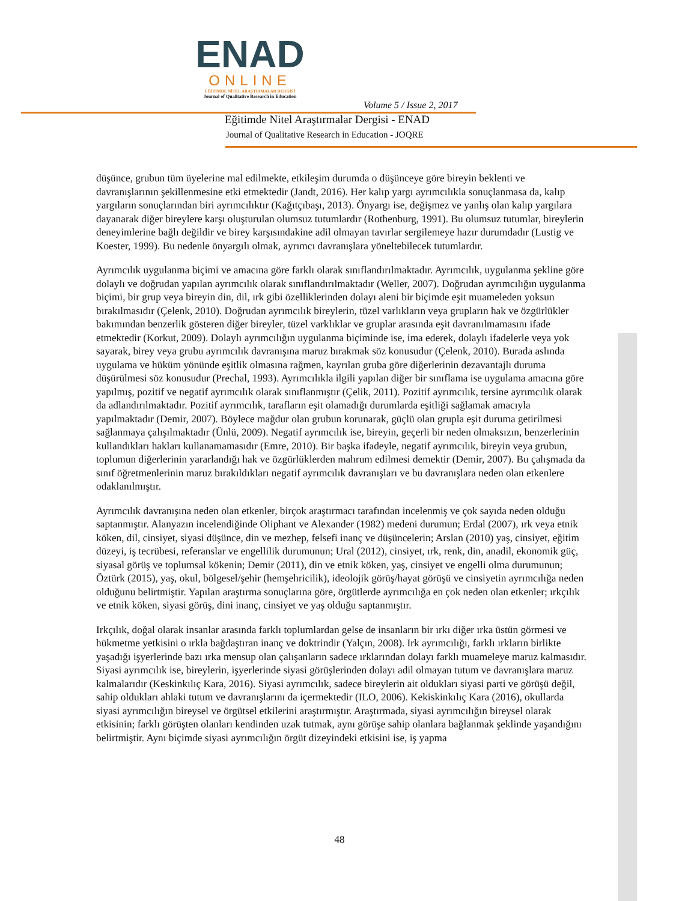ENAD
ONLINE
EĞİTİMDE NİTEL ARAŞTIRMALAR DERGİSİ
Journal of Qualitative Research in Education
Volume 5 / Issue 2, 2017
Eğitimde Nitel Araştırmalar Dergisi - ENAD
Journal of Qualitative Research in Education - JOQRE
düşünce, grubun tüm üyelerine mal edilmekte, etkileşim durumda o düşünceye göre bireyin beklenti ve davranışlarının şekillenmesine etki etmektedir (Jandt, 2016). Her kalıp yargı ayrımcılıkla sonuçlanmasa da, kalıp yargıların sonuçlarından biri ayrımcılıktır (Kağıtçıbaşı, 2013). Önyargı ise, değişmez ve yanlış olan kalıp yargılara dayanarak diğer bireylere karşı oluşturulan olumsuz tutumlardır (Rothenburg, 1991). Bu olumsuz tutumlar, bireylerin deneyimlerine bağlı değildir ve birey karşısındakine adil olmayan tavırlar sergilemeye hazır durumdadır (Lustig ve Koester, 1999). Bu nedenle önyargılı olmak, ayrımcı davranışlara yöneltebilecek tutumlardır.
Ayrımcılık uygulanma biçimi ve amacına göre farklı olarak sınıflandırılmaktadır. Ayrımcılık, uygulanma şekline göre dolaylı ve doğrudan yapılan ayrımcılık olarak sınıflandırılmaktadır (Weller, 2007). Doğrudan ayrımcılığın uygulanma biçimi, bir grup veya bireyin din, dil, ırk gibi özelliklerinden dolayı aleni bir biçimde eşit muameleden yoksun bırakılmasıdır (Çelenk, 2010). Doğrudan ayrımcılık bireylerin, tüzel varlıkların veya grupların hak ve özgürlükler bakımından benzerlik gösteren diğer bireyler, tüzel varklıklar ve gruplar arasında eşit davranılmamasını ifade etmektedir (Korkut, 2009). Dolaylı ayrımcılığın uygulanma biçiminde ise, ima ederek, dolaylı ifadelerle veya yok sayarak, birey veya grubu ayrımcılık davranışına maruz bırakmak söz konusudur (Çelenk, 2010). Burada aslında uygulama ve hüküm yönünde eşitlik olmasına rağmen, kayrılan gruba göre diğerlerinin dezavantajlı duruma düşürülmesi söz konusudur (Prechal, 1993). Ayrımcılıkla ilgili yapılan diğer bir sınıflama ise uygulama amacına göre yapılmış, pozitif ve negatif ayrımcılık olarak sınıflanmıştır (Çelik, 2011). Pozitif ayrımcılık, tersine ayrımcılık olarak da adlandırılmaktadır. Pozitif ayrımcılık, tarafların eşit olamadığı durumlarda eşitliği sağlamak amacıyla yapılmaktadır (Demir, 2007). Böylece mağdur olan grubun korunarak, güçlü olan grupla eşit duruma getirilmesi sağlanmaya çalışılmaktadır (Ünlü, 2009). Negatif ayrımcılık ise, bireyin, geçerli bir neden olmaksızın, benzerlerinin kullandıkları hakları kullanamamasıdır (Emre, 2010). Bir başka ifadeyle, negatif ayrımcılık, bireyin veya grubun, toplumun diğerlerinin yararlandığı hak ve özgürlüklerden mahrum edilmesi demektir (Demir, 2007). Bu çalışmada da sınıf öğretmenlerinin maruz bırakıldıkları negatif ayrımcılık davranışları ve bu davranışlara neden olan etkenlere odaklanılmıştır.
Ayrımcılık davranışına neden olan etkenler, birçok araştırmacı tarafından incelenmiş ve çok sayıda neden olduğu saptanmıştır. Alanyazın incelendiğinde Oliphant ve Alexander (1982) medeni durumun; Erdal (2007), ırk veya etnik köken, dil, cinsiyet, siyasi düşünce, din ve mezhep, felsefi inanç ve düşüncelerin; Arslan (2010) yaş, cinsiyet, eğitim düzeyi, iş tecrübesi, referanslar ve engellilik durumunun; Ural (2012), cinsiyet, ırk, renk, din, anadil, ekonomik güç, siyasal görüş ve toplumsal kökenin; Demir (2011), din ve etnik köken, yaş, cinsiyet ve engelli olma durumunun; Öztürk (2015), yaş, okul, bölgesel/şehir (hemşehricilik), ideolojik görüş/hayat görüşü ve cinsiyetin ayrımcılığa neden olduğunu belirtmiştir. Yapılan araştırma sonuçlarına göre, örgütlerde ayrımcılığa en çok neden olan etkenler; ırkçılık ve etnik köken, siyasi görüş, dini inanç, cinsiyet ve yaş olduğu saptanmıştır.
Irkçılık, doğal olarak insanlar arasında farklı toplumlardan gelse de insanların bir ırkı diğer ırka üstün görmesi ve hükmetme yetkisini o ırkla bağdaştıran inanç ve doktrindir (Yalçın, 2008). Irk ayrımcılığı, farklı ırkların birlikte yaşadığı işyerlerinde bazı ırka mensup olan çalışanların sadece ırklarından dolayı farklı muameleye maruz kalmasıdır. Siyasi ayrımcılık ise, bireylerin, işyerlerinde siyasi görüşlerinden dolayı adil olmayan tutum ve davranışlara maruz kalmalarıdır (Keskinkılıç Kara, 2016). Siyasi ayrımcılık, sadece bireylerin ait oldukları siyasi parti ve görüşü değil, sahip oldukları ahlaki tutum ve davranışlarını da içermektedir (ILO, 2006). Kekiskinkılıç Kara (2016), okullarda siyasi ayrımcılığın bireysel ve örgütsel etkilerini araştırmıştır. Araştırmada, siyasi ayrımcılığın bireysel olarak etkisinin; farklı görüşten olanları kendinden uzak tutmak, aynı görüşe sahip olanlara bağlanmak şeklinde yaşandığını belirtmiştir. Aynı biçimde siyasi ayrımcılığın örgüt dizeyindeki etkisini ise, iş yapma
48